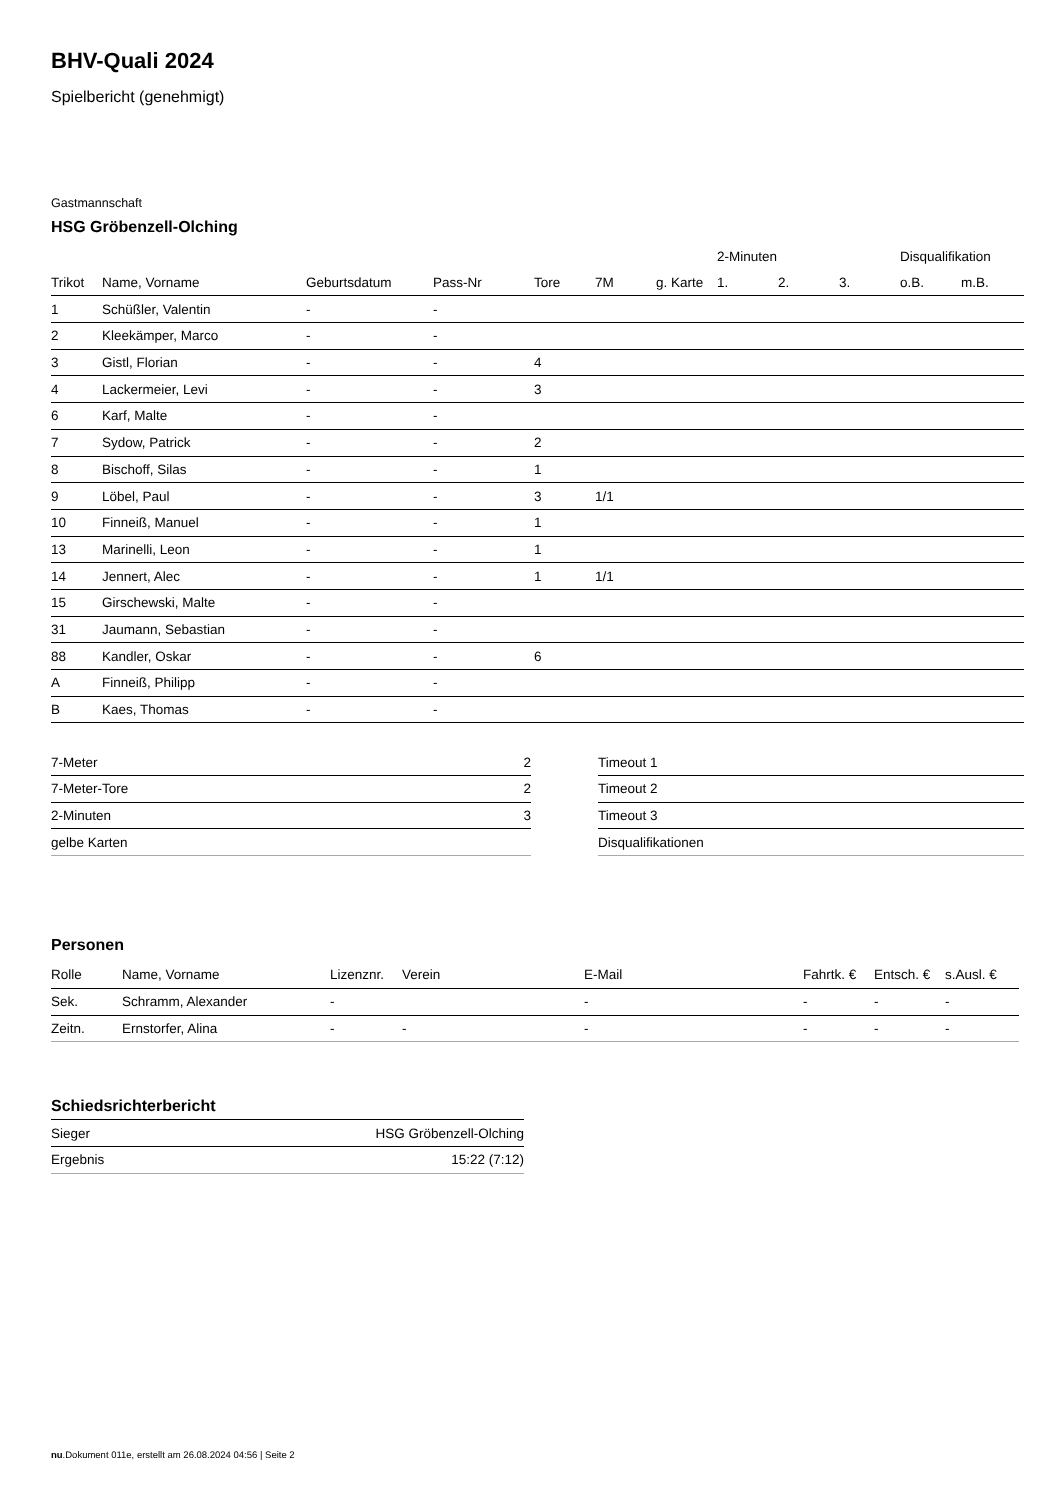BHV-Quali 2024
Spielbericht (genehmigt)
Gastmannschaft
HSG Gröbenzell-Olching
| | | | | | | | 2-Minuten | | | Disqualifikation | |
| Trikot | Name, Vorname | Geburtsdatum | Pass-Nr | Tore | 7M | g. Karte | 1. | 2. | 3. | o.B. | m.B. |
| 1 | Schüßler, Valentin | - | - | | | | | | | | |
| 2 | Kleekämper, Marco | - | - | | | | | | | | |
| 3 | Gistl, Florian | - | - | 4 | | | | | | | |
| 4 | Lackermeier, Levi | - | - | 3 | | | | | | | |
| 6 | Karf, Malte | - | - | | | | | | | | |
| 7 | Sydow, Patrick | - | - | 2 | | | | | | | |
| 8 | Bischoff, Silas | - | - | 1 | | | | | | | |
| 9 | Löbel, Paul | - | - | 3 | 1/1 | | | | | | |
| 10 | Finneiß, Manuel | - | - | 1 | | | | | | | |
| 13 | Marinelli, Leon | - | - | 1 | | | | | | | |
| 14 | Jennert, Alec | - | - | 1 | 1/1 | | | | | | |
| 15 | Girschewski, Malte | - | - | | | | | | | | |
| 31 | Jaumann, Sebastian | - | - | | | | | | | | |
| 88 | Kandler, Oskar | - | - | 6 | | | | | | | |
| A | Finneiß, Philipp | - | - | | | | | | | | |
| B | Kaes, Thomas | - | - | | | | | | | | |
| 7-Meter | 2 |
| 7-Meter-Tore | 2 |
| 2-Minuten | 3 |
| gelbe Karten | |
| Timeout 1 |
| Timeout 2 |
| Timeout 3 |
| Disqualifikationen |
Personen
| Rolle | Name, Vorname | Lizenznr. | Verein | E-Mail | Fahrtk. € | Entsch. € | s.Ausl. € |
| --- | --- | --- | --- | --- | --- | --- | --- |
| Sek. | Schramm, Alexander | - | | - | - | - | - |
| Zeitn. | Ernstorfer, Alina | - | - | - | - | - | - |
Schiedsrichterbericht
| Sieger | HSG Gröbenzell-Olching |
| Ergebnis | 15:22 (7:12) |
nu.Dokument 011e, erstellt am 26.08.2024 04:56 | Seite 2